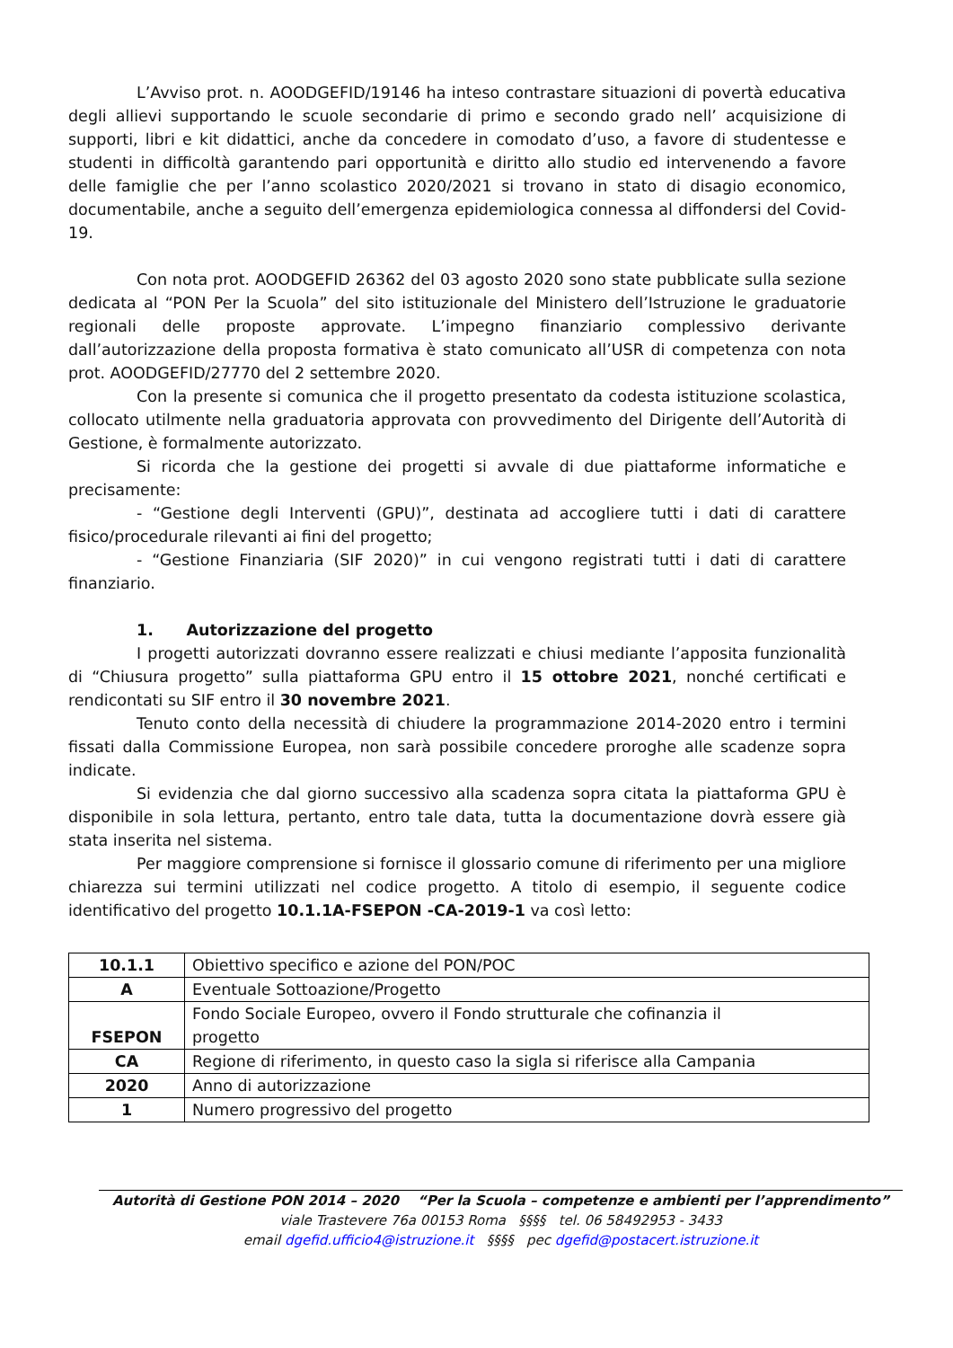L’Avviso prot. n. AOODGEFID/19146 ha inteso contrastare situazioni di povertà educativa degli allievi supportando le scuole secondarie di primo e secondo grado nell’ acquisizione di supporti, libri e kit didattici, anche da concedere in comodato d’uso, a favore di studentesse e studenti in difficoltà garantendo pari opportunità e diritto allo studio ed intervenendo a favore delle famiglie che per l’anno scolastico 2020/2021 si trovano in stato di disagio economico, documentabile, anche a seguito dell’emergenza epidemiologica connessa al diffondersi del Covid-19.
Con nota prot. AOODGEFID 26362 del 03 agosto 2020 sono state pubblicate sulla sezione dedicata al “PON Per la Scuola” del sito istituzionale del Ministero dell’Istruzione le graduatorie regionali delle proposte approvate. L’impegno finanziario complessivo derivante dall’autorizzazione della proposta formativa è stato comunicato all’USR di competenza con nota prot. AOODGEFID/27770 del 2 settembre 2020.
Con la presente si comunica che il progetto presentato da codesta istituzione scolastica, collocato utilmente nella graduatoria approvata con provvedimento del Dirigente dell’Autorità di Gestione, è formalmente autorizzato.
Si ricorda che la gestione dei progetti si avvale di due piattaforme informatiche e precisamente:
- “Gestione degli Interventi (GPU)”, destinata ad accogliere tutti i dati di carattere fisico/procedurale rilevanti ai fini del progetto;
- “Gestione Finanziaria (SIF 2020)” in cui vengono registrati tutti i dati di carattere finanziario.
1. Autorizzazione del progetto
I progetti autorizzati dovranno essere realizzati e chiusi mediante l’apposita funzionalità di “Chiusura progetto” sulla piattaforma GPU entro il 15 ottobre 2021, nonché certificati e rendicontati su SIF entro il 30 novembre 2021.
Tenuto conto della necessità di chiudere la programmazione 2014-2020 entro i termini fissati dalla Commissione Europea, non sarà possibile concedere proroghe alle scadenze sopra indicate.
Si evidenzia che dal giorno successivo alla scadenza sopra citata la piattaforma GPU è disponibile in sola lettura, pertanto, entro tale data, tutta la documentazione dovrà essere già stata inserita nel sistema.
Per maggiore comprensione si fornisce il glossario comune di riferimento per una migliore chiarezza sui termini utilizzati nel codice progetto. A titolo di esempio, il seguente codice identificativo del progetto 10.1.1A-FSEPON -CA-2019-1 va così letto:
| 10.1.1 | Obiettivo specifico e azione del PON/POC |
| A | Eventuale Sottoazione/Progetto |
| FSEPON | Fondo Sociale Europeo, ovvero il Fondo strutturale che cofinanzia il progetto |
| CA | Regione di riferimento, in questo caso la sigla si riferisce alla Campania |
| 2020 | Anno di autorizzazione |
| 1 | Numero progressivo del progetto |
Autorità di Gestione PON 2014 – 2020 “Per la Scuola – competenze e ambienti per l’apprendimento”
viale Trastevere 76a 00153 Roma §§§§ tel. 06 58492953 - 3433
email dgefid.ufficio4@istruzione.it §§§§ pec dgefid@postacert.istruzione.it